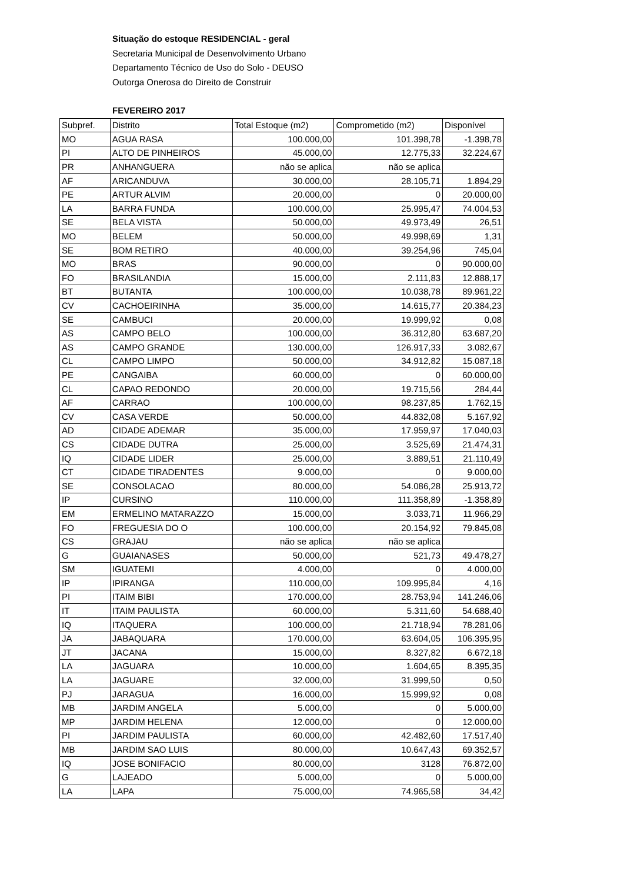Situação do estoque RESIDENCIAL - geral
Secretaria Municipal de Desenvolvimento Urbano
Departamento Técnico de Uso do Solo - DEUSO
Outorga Onerosa do Direito de Construir
FEVEREIRO 2017
| Subpref. | Distrito | Total Estoque (m2) | Comprometido (m2) | Disponível |
| MO | AGUA RASA | 100.000,00 | 101.398,78 | -1.398,78 |
| PI | ALTO DE PINHEIROS | 45.000,00 | 12.775,33 | 32.224,67 |
| PR | ANHANGUERA | não se aplica | não se aplica | |
| AF | ARICANDUVA | 30.000,00 | 28.105,71 | 1.894,29 |
| PE | ARTUR ALVIM | 20.000,00 | 0 | 20.000,00 |
| LA | BARRA FUNDA | 100.000,00 | 25.995,47 | 74.004,53 |
| SE | BELA VISTA | 50.000,00 | 49.973,49 | 26,51 |
| MO | BELEM | 50.000,00 | 49.998,69 | 1,31 |
| SE | BOM RETIRO | 40.000,00 | 39.254,96 | 745,04 |
| MO | BRAS | 90.000,00 | 0 | 90.000,00 |
| FO | BRASILANDIA | 15.000,00 | 2.111,83 | 12.888,17 |
| BT | BUTANTA | 100.000,00 | 10.038,78 | 89.961,22 |
| CV | CACHOEIRINHA | 35.000,00 | 14.615,77 | 20.384,23 |
| SE | CAMBUCI | 20.000,00 | 19.999,92 | 0,08 |
| AS | CAMPO BELO | 100.000,00 | 36.312,80 | 63.687,20 |
| AS | CAMPO GRANDE | 130.000,00 | 126.917,33 | 3.082,67 |
| CL | CAMPO LIMPO | 50.000,00 | 34.912,82 | 15.087,18 |
| PE | CANGAIBA | 60.000,00 | 0 | 60.000,00 |
| CL | CAPAO REDONDO | 20.000,00 | 19.715,56 | 284,44 |
| AF | CARRAO | 100.000,00 | 98.237,85 | 1.762,15 |
| CV | CASA VERDE | 50.000,00 | 44.832,08 | 5.167,92 |
| AD | CIDADE ADEMAR | 35.000,00 | 17.959,97 | 17.040,03 |
| CS | CIDADE DUTRA | 25.000,00 | 3.525,69 | 21.474,31 |
| IQ | CIDADE LIDER | 25.000,00 | 3.889,51 | 21.110,49 |
| CT | CIDADE TIRADENTES | 9.000,00 | 0 | 9.000,00 |
| SE | CONSOLACAO | 80.000,00 | 54.086,28 | 25.913,72 |
| IP | CURSINO | 110.000,00 | 111.358,89 | -1.358,89 |
| EM | ERMELINO MATARAZZO | 15.000,00 | 3.033,71 | 11.966,29 |
| FO | FREGUESIA DO O | 100.000,00 | 20.154,92 | 79.845,08 |
| CS | GRAJAU | não se aplica | não se aplica | |
| G | GUAIANASES | 50.000,00 | 521,73 | 49.478,27 |
| SM | IGUATEMI | 4.000,00 | 0 | 4.000,00 |
| IP | IPIRANGA | 110.000,00 | 109.995,84 | 4,16 |
| PI | ITAIM BIBI | 170.000,00 | 28.753,94 | 141.246,06 |
| IT | ITAIM PAULISTA | 60.000,00 | 5.311,60 | 54.688,40 |
| IQ | ITAQUERA | 100.000,00 | 21.718,94 | 78.281,06 |
| JA | JABAQUARA | 170.000,00 | 63.604,05 | 106.395,95 |
| JT | JACANA | 15.000,00 | 8.327,82 | 6.672,18 |
| LA | JAGUARA | 10.000,00 | 1.604,65 | 8.395,35 |
| LA | JAGUARE | 32.000,00 | 31.999,50 | 0,50 |
| PJ | JARAGUA | 16.000,00 | 15.999,92 | 0,08 |
| MB | JARDIM ANGELA | 5.000,00 | 0 | 5.000,00 |
| MP | JARDIM HELENA | 12.000,00 | 0 | 12.000,00 |
| PI | JARDIM PAULISTA | 60.000,00 | 42.482,60 | 17.517,40 |
| MB | JARDIM SAO LUIS | 80.000,00 | 10.647,43 | 69.352,57 |
| IQ | JOSE BONIFACIO | 80.000,00 | 3128 | 76.872,00 |
| G | LAJEADO | 5.000,00 | 0 | 5.000,00 |
| LA | LAPA | 75.000,00 | 74.965,58 | 34,42 |